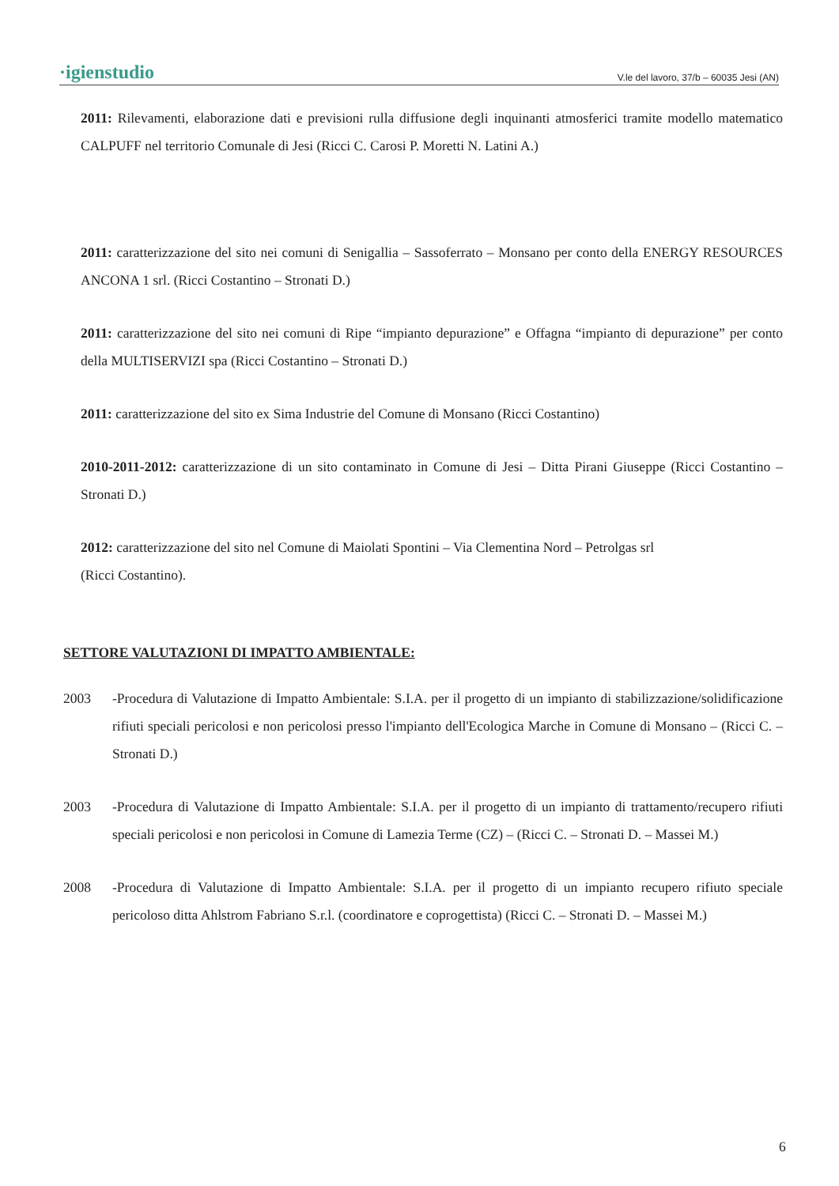·igienstudio V.le del lavoro, 37/b – 60035 Jesi (AN)
2011: Rilevamenti, elaborazione dati e previsioni rulla diffusione degli inquinanti atmosferici tramite modello matematico CALPUFF nel territorio Comunale di Jesi (Ricci C. Carosi P. Moretti N. Latini A.)
2011: caratterizzazione del sito nei comuni di Senigallia – Sassoferrato – Monsano per conto della ENERGY RESOURCES ANCONA 1 srl. (Ricci Costantino – Stronati D.)
2011: caratterizzazione del sito nei comuni di Ripe “impianto depurazione” e Offagna “impianto di depurazione” per conto della MULTISERVIZI spa (Ricci Costantino – Stronati D.)
2011: caratterizzazione del sito ex Sima Industrie del Comune di Monsano (Ricci Costantino)
2010-2011-2012: caratterizzazione di un sito contaminato in Comune di Jesi – Ditta Pirani Giuseppe (Ricci Costantino – Stronati D.)
2012: caratterizzazione del sito nel Comune di Maiolati Spontini – Via Clementina Nord – Petrolgas srl
(Ricci Costantino).
SETTORE VALUTAZIONI DI IMPATTO AMBIENTALE:
2003 -Procedura di Valutazione di Impatto Ambientale: S.I.A. per il progetto di un impianto di stabilizzazione/solidificazione rifiuti speciali pericolosi e non pericolosi presso l'impianto dell'Ecologica Marche in Comune di Monsano – (Ricci C. – Stronati D.)
2003 -Procedura di Valutazione di Impatto Ambientale: S.I.A. per il progetto di un impianto di trattamento/recupero rifiuti speciali pericolosi e non pericolosi in Comune di Lamezia Terme (CZ) – (Ricci C. – Stronati D. – Massei M.)
2008 -Procedura di Valutazione di Impatto Ambientale: S.I.A. per il progetto di un impianto recupero rifiuto speciale pericoloso ditta Ahlstrom Fabriano S.r.l. (coordinatore e coprogettista) (Ricci C. – Stronati D. – Massei M.)
6